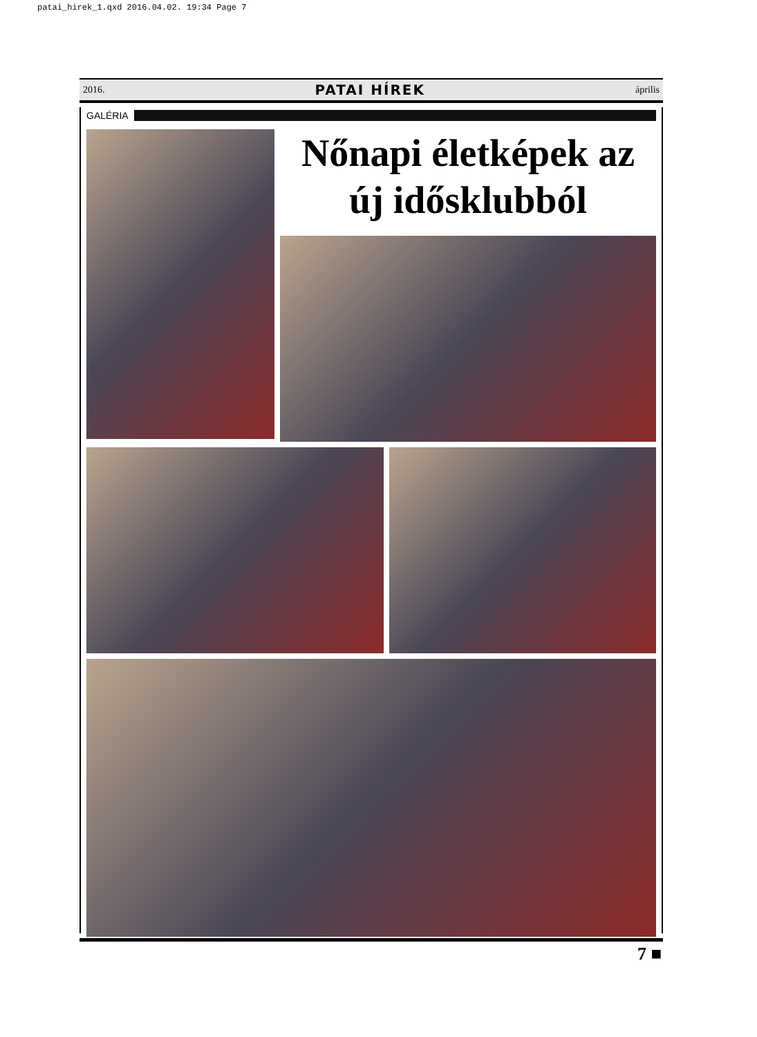patai_hirek_1.qxd 2016.04.02. 19:34 Page 7
2016. PATAI HÍREK április
GALÉRIA
Nőnapi életképek az új idősklubból
7 ■